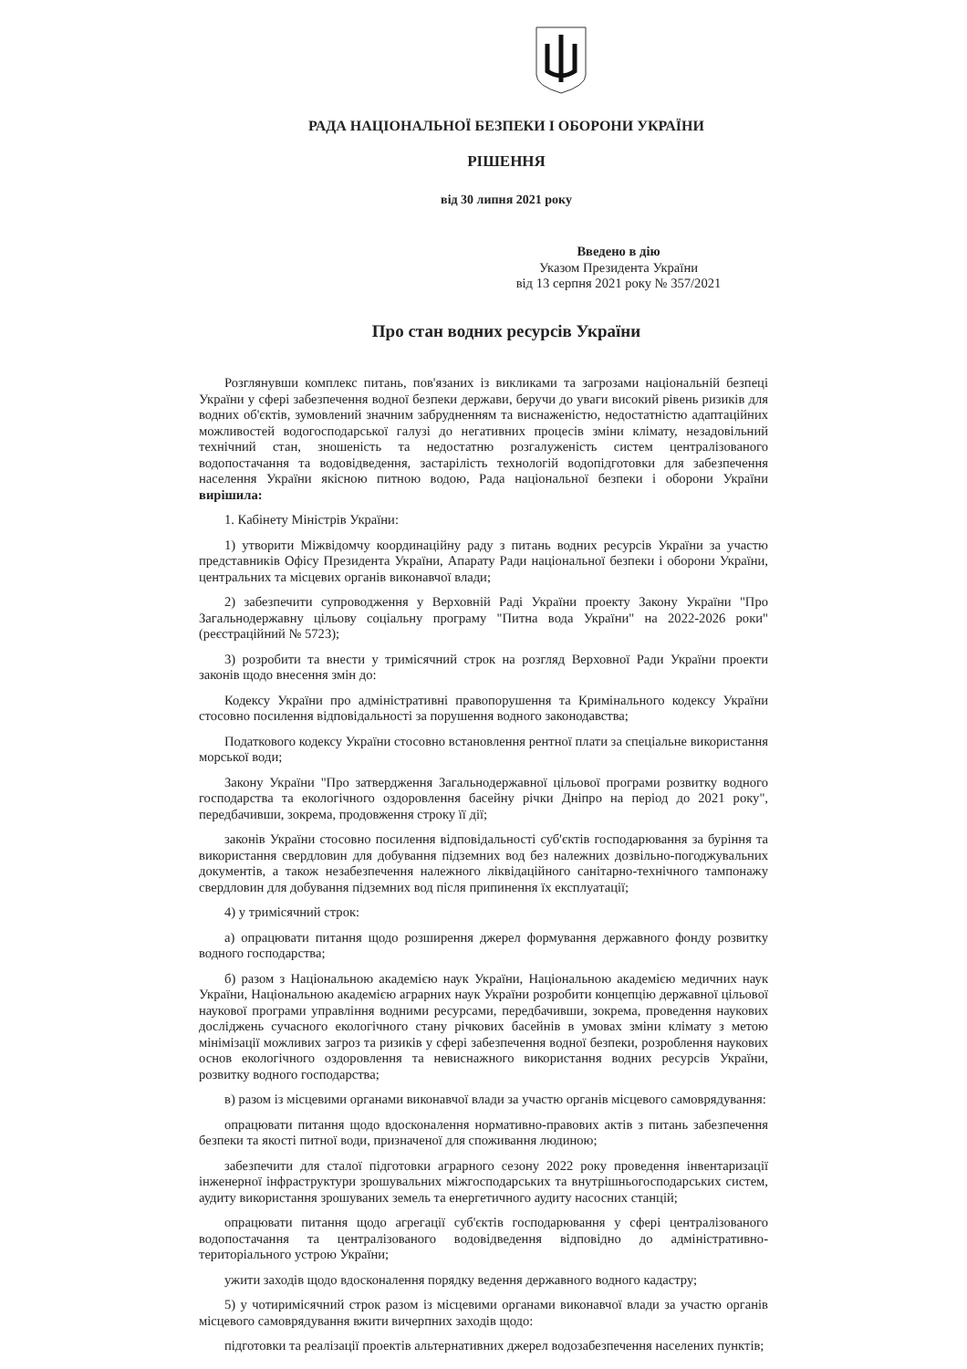РАДА НАЦІОНАЛЬНОЇ БЕЗПЕКИ І ОБОРОНИ УКРАЇНИ
РІШЕННЯ
від 30 липня 2021 року
Введено в дію
Указом Президента України
від 13 серпня 2021 року № 357/2021
Про стан водних ресурсів України
Розглянувши комплекс питань, пов'язаних із викликами та загрозами національній безпеці України у сфері забезпечення водної безпеки держави, беручи до уваги високий рівень ризиків для водних об'єктів, зумовлений значним забрудненням та виснаженістю, недостатністю адаптаційних можливостей водогосподарської галузі до негативних процесів зміни клімату, незадовільний технічний стан, зношеність та недостатню розгалуженість систем централізованого водопостачання та водовідведення, застарілість технологій водопідготовки для забезпечення населення України якісною питною водою, Рада національної безпеки і оборони України вирішила:
1. Кабінету Міністрів України:
1) утворити Міжвідомчу координаційну раду з питань водних ресурсів України за участю представників Офісу Президента України, Апарату Ради національної безпеки і оборони України, центральних та місцевих органів виконавчої влади;
2) забезпечити супроводження у Верховній Раді України проекту Закону України "Про Загальнодержавну цільову соціальну програму "Питна вода України" на 2022-2026 роки" (реєстраційний № 5723);
3) розробити та внести у тримісячний строк на розгляд Верховної Ради України проекти законів щодо внесення змін до:
Кодексу України про адміністративні правопорушення та Кримінального кодексу України стосовно посилення відповідальності за порушення водного законодавства;
Податкового кодексу України стосовно встановлення рентної плати за спеціальне використання морської води;
Закону України "Про затвердження Загальнодержавної цільової програми розвитку водного господарства та екологічного оздоровлення басейну річки Дніпро на період до 2021 року", передбачивши, зокрема, продовження строку її дії;
законів України стосовно посилення відповідальності суб'єктів господарювання за буріння та використання свердловин для добування підземних вод без належних дозвільно-погоджувальних документів, а також незабезпечення належного ліквідаційного санітарно-технічного тампонажу свердловин для добування підземних вод після припинення їх експлуатації;
4) у тримісячний строк:
а) опрацювати питання щодо розширення джерел формування державного фонду розвитку водного господарства;
б) разом з Національною академією наук України, Національною академією медичних наук України, Національною академією аграрних наук України розробити концепцію державної цільової наукової програми управління водними ресурсами, передбачивши, зокрема, проведення наукових досліджень сучасного екологічного стану річкових басейнів в умовах зміни клімату з метою мінімізації можливих загроз та ризиків у сфері забезпечення водної безпеки, розроблення наукових основ екологічного оздоровлення та невиснажного використання водних ресурсів України, розвитку водного господарства;
в) разом із місцевими органами виконавчої влади за участю органів місцевого самоврядування:
опрацювати питання щодо вдосконалення нормативно-правових актів з питань забезпечення безпеки та якості питної води, призначеної для споживання людиною;
забезпечити для сталої підготовки аграрного сезону 2022 року проведення інвентаризації інженерної інфраструктури зрошувальних міжгосподарських та внутрішньогосподарських систем, аудиту використання зрошуваних земель та енергетичного аудиту насосних станцій;
опрацювати питання щодо агрегації суб'єктів господарювання у сфері централізованого водопостачання та централізованого водовідведення відповідно до адміністративно-територіального устрою України;
ужити заходів щодо вдосконалення порядку ведення державного водного кадастру;
5) у чотиримісячний строк разом із місцевими органами виконавчої влади за участю органів місцевого самоврядування вжити вичерпних заходів щодо:
підготовки та реалізації проектів альтернативних джерел водозабезпечення населених пунктів;